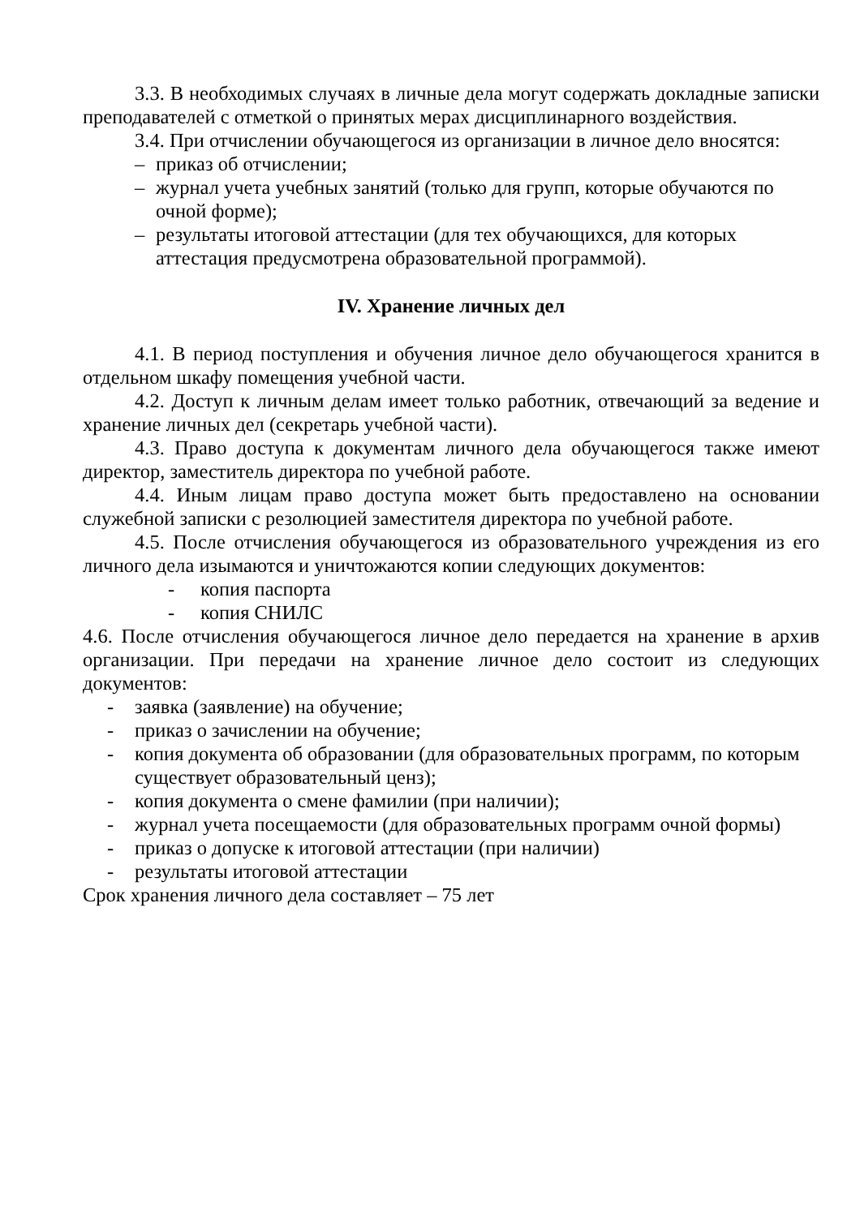3.3. В необходимых случаях в личные дела могут содержать докладные записки преподавателей с отметкой о принятых мерах дисциплинарного воздействия.
3.4. При отчислении обучающегося из организации в личное дело вносятся:
– приказ об отчислении;
– журнал учета учебных занятий (только для групп, которые обучаются по очной форме);
– результаты итоговой аттестации (для тех обучающихся, для которых аттестация предусмотрена образовательной программой).
IV. Хранение личных дел
4.1. В период поступления и обучения личное дело обучающегося хранится в отдельном шкафу помещения учебной части.
4.2. Доступ к личным делам имеет только работник, отвечающий за ведение и хранение личных дел (секретарь учебной части).
4.3. Право доступа к документам личного дела обучающегося также имеют директор, заместитель директора по учебной работе.
4.4. Иным лицам право доступа может быть предоставлено на основании служебной записки с резолюцией заместителя директора по учебной работе.
4.5. После отчисления обучающегося из образовательного учреждения из его личного дела изымаются и уничтожаются копии следующих документов:
- копия паспорта
- копия СНИЛС
4.6. После отчисления обучающегося личное дело передается на хранение в архив организации. При передачи на хранение личное дело состоит из следующих документов:
- заявка (заявление) на обучение;
- приказ о зачислении на обучение;
- копия документа об образовании (для образовательных программ, по которым существует образовательный ценз);
- копия документа о смене фамилии (при наличии);
- журнал учета посещаемости (для образовательных программ очной формы)
- приказ о допуске к итоговой аттестации (при наличии)
- результаты итоговой аттестации
Срок хранения личного дела составляет – 75 лет